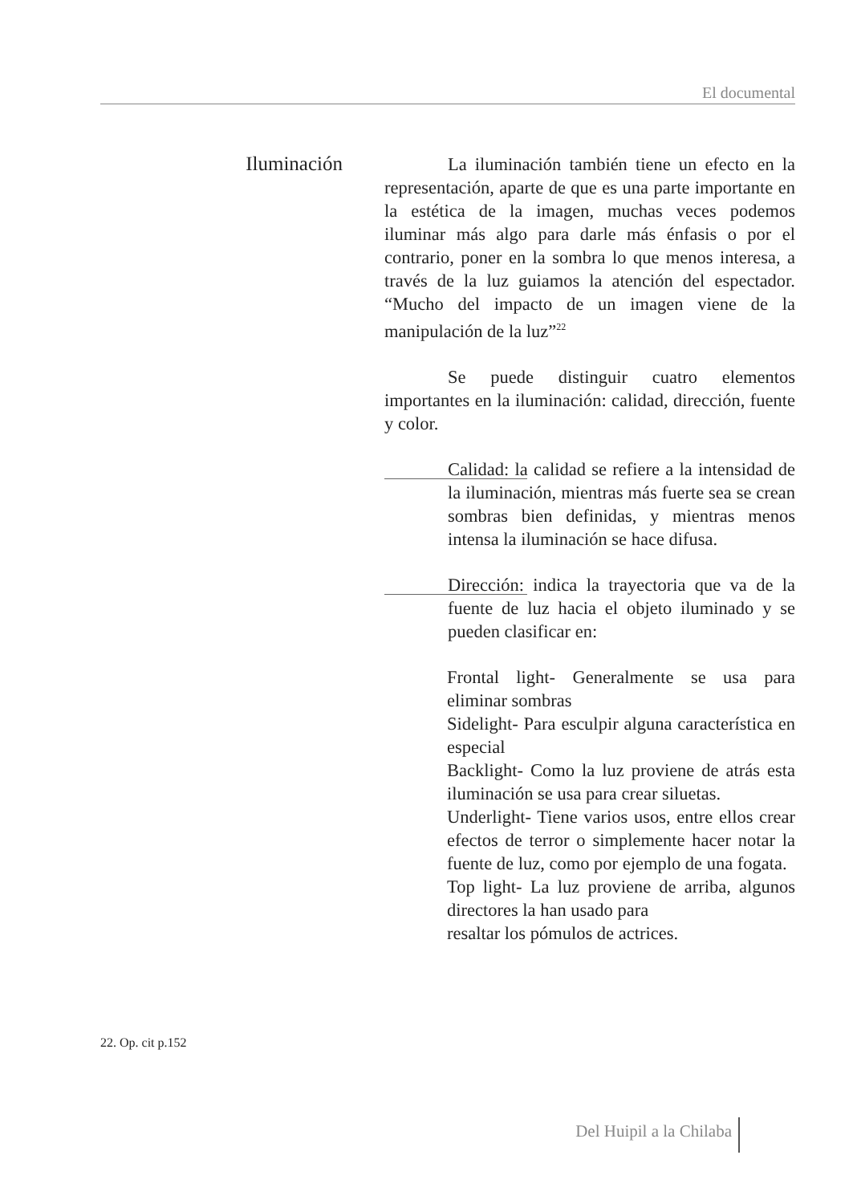El documental
Iluminación
La iluminación también tiene un efecto en la representación, aparte de que es una parte importante en la estética de la imagen, muchas veces podemos iluminar más algo para darle más énfasis o por el contrario, poner en la sombra lo que menos interesa, a través de la luz guiamos la atención del espectador. “Mucho del impacto de un imagen viene de la manipulación de la luz”<sup>22</sup>
Se puede distinguir cuatro elementos importantes en la iluminación: calidad, dirección, fuente y color.
Calidad: la calidad se refiere a la intensidad de la iluminación, mientras más fuerte sea se crean sombras bien definidas, y mientras menos intensa la iluminación se hace difusa.
Dirección: indica la trayectoria que va de la fuente de luz hacia el objeto iluminado y se pueden clasificar en:
Frontal light- Generalmente se usa para eliminar sombras
Sidelight- Para esculpir alguna característica en especial
Backlight- Como la luz proviene de atrás esta iluminación se usa para crear siluetas.
Underlight- Tiene varios usos, entre ellos crear efectos de terror o simplemente hacer notar la fuente de luz, como por ejemplo de una fogata.
Top light- La luz proviene de arriba, algunos directores la han usado para
resaltar los pómulos de actrices.
22. Op. cit p.152
Del Huipil a la Chilaba